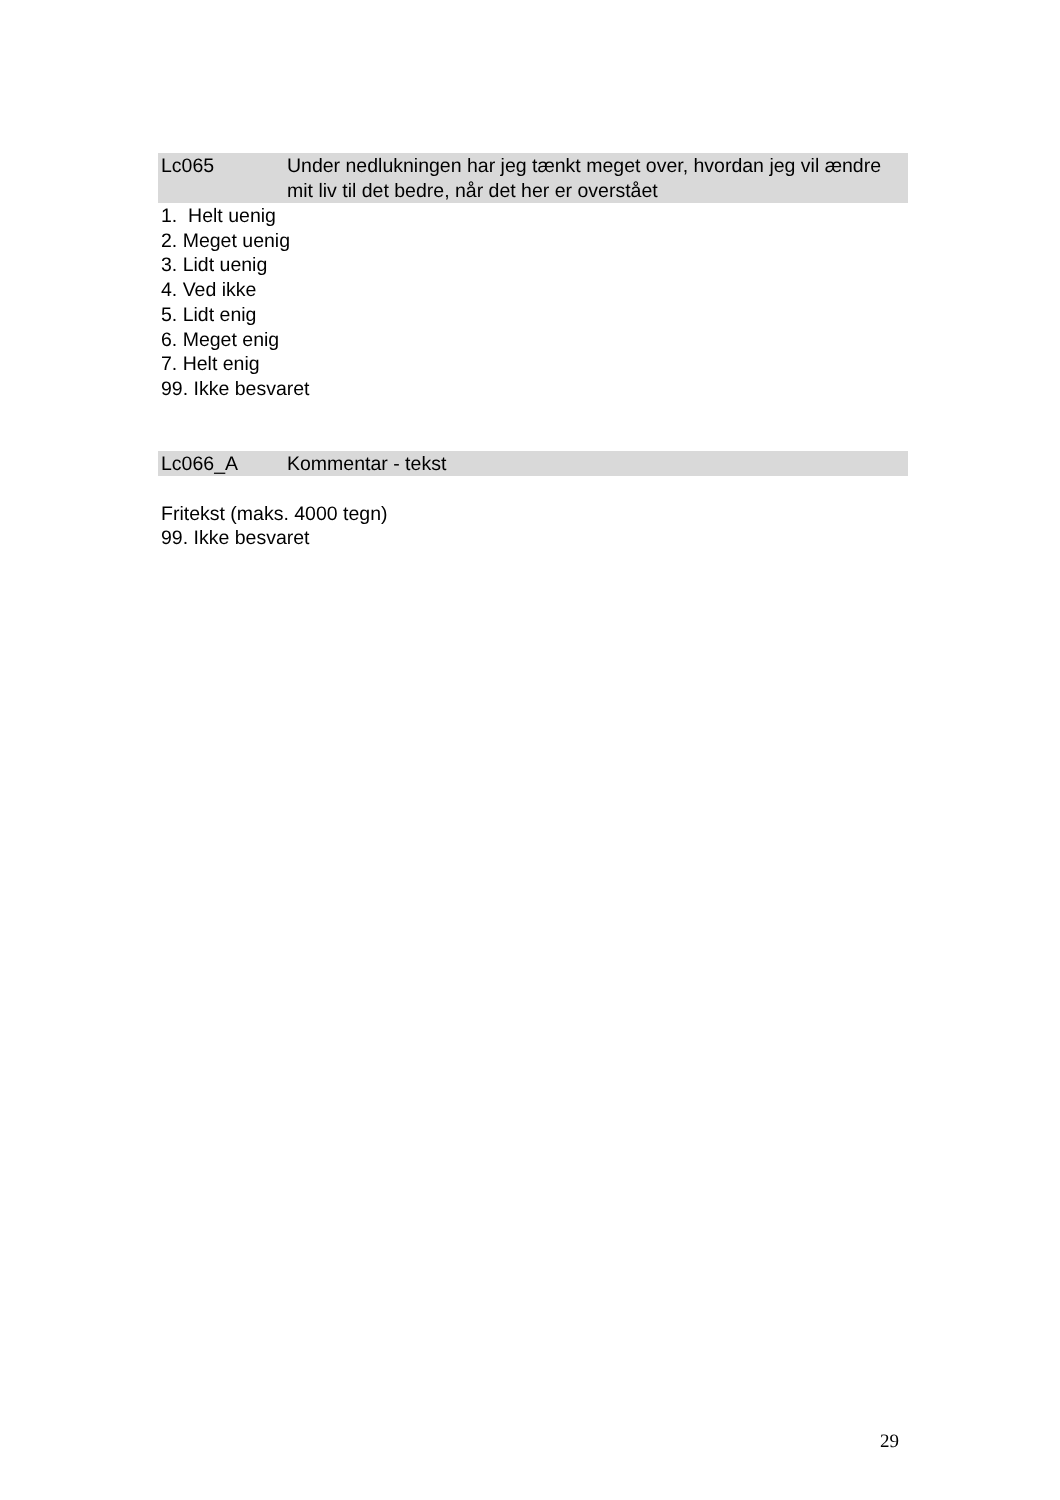Lc065 Under nedlukningen har jeg tænkt meget over, hvordan jeg vil ændre mit liv til det bedre, når det her er overstået
1. Helt uenig
2. Meget uenig
3. Lidt uenig
4. Ved ikke
5. Lidt enig
6. Meget enig
7. Helt enig
99. Ikke besvaret
Lc066_A Kommentar - tekst
Fritekst (maks. 4000 tegn)
99. Ikke besvaret
29